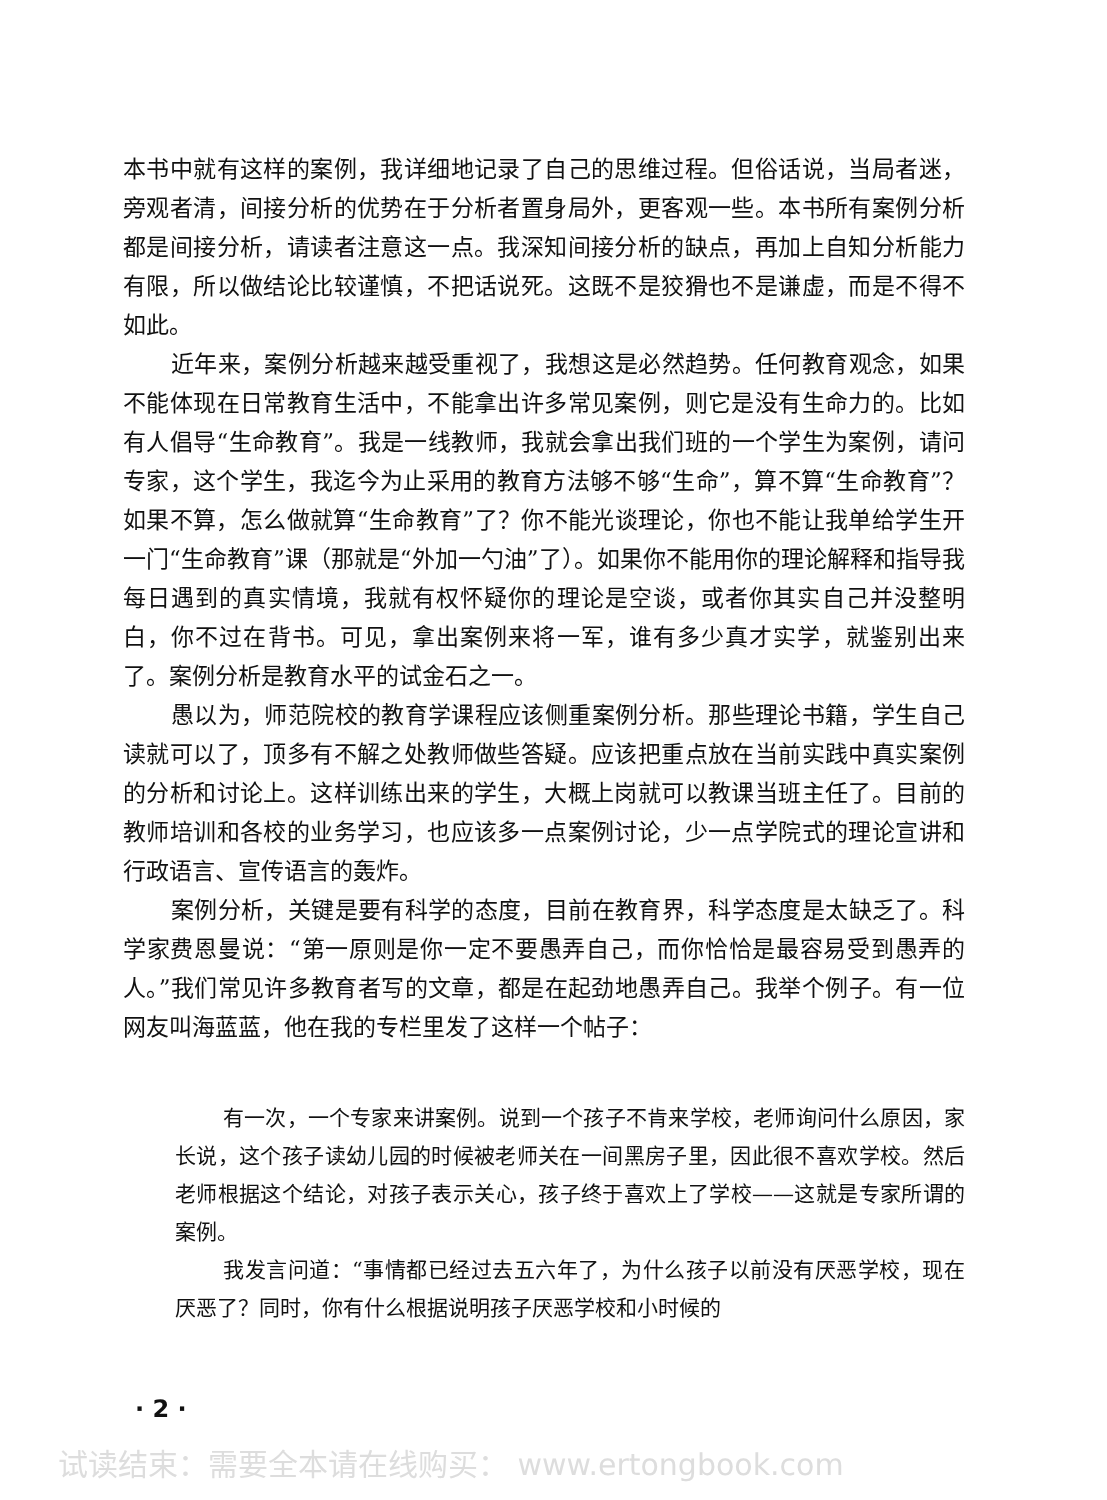本书中就有这样的案例，我详细地记录了自己的思维过程。但俗话说，当局者迷，旁观者清，间接分析的优势在于分析者置身局外，更客观一些。本书所有案例分析都是间接分析，请读者注意这一点。我深知间接分析的缺点，再加上自知分析能力有限，所以做结论比较谨慎，不把话说死。这既不是狡猾也不是谦虚，而是不得不如此。
近年来，案例分析越来越受重视了，我想这是必然趋势。任何教育观念，如果不能体现在日常教育生活中，不能拿出许多常见案例，则它是没有生命力的。比如有人倡导“生命教育”。我是一线教师，我就会拿出我们班的一个学生为案例，请问专家，这个学生，我迄今为止采用的教育方法够不够“生命”，算不算“生命教育”？如果不算，怎么做就算“生命教育”了？你不能光谈理论，你也不能让我单给学生开一门“生命教育”课（那就是“外加一勺油”了）。如果你不能用你的理论解释和指导我每日遇到的真实情境，我就有权怀疑你的理论是空谈，或者你其实自己并没整明白，你不过在背书。可见，拿出案例来将一军，谁有多少真才实学，就鉴别出来了。案例分析是教育水平的试金石之一。
愚以为，师范院校的教育学课程应该侧重案例分析。那些理论书籍，学生自己读就可以了，顶多有不解之处教师做些答疑。应该把重点放在当前实践中真实案例的分析和讨论上。这样训练出来的学生，大概上岗就可以教课当班主任了。目前的教师培训和各校的业务学习，也应该多一点案例讨论，少一点学院式的理论宣讲和行政语言、宣传语言的轰炸。
案例分析，关键是要有科学的态度，目前在教育界，科学态度是太缺乏了。科学家费恩曼说：“第一原则是你一定不要愚弄自己，而你恰恰是最容易受到愚弄的人。”我们常见许多教育者写的文章，都是在起劲地愚弄自己。我举个例子。有一位网友叫海蓝蓝，他在我的专栏里发了这样一个帖子：
有一次，一个专家来讲案例。说到一个孩子不肯来学校，老师询问什么原因，家长说，这个孩子读幼儿园的时候被老师关在一间黑房子里，因此很不喜欢学校。然后老师根据这个结论，对孩子表示关心，孩子终于喜欢上了学校——这就是专家所谓的案例。
我发言问道：“事情都已经过去五六年了，为什么孩子以前没有厌恶学校，现在厌恶了？同时，你有什么根据说明孩子厌恶学校和小时候的
· 2 ·
试读结束：需要全本请在线购买： www.ertongbook.com